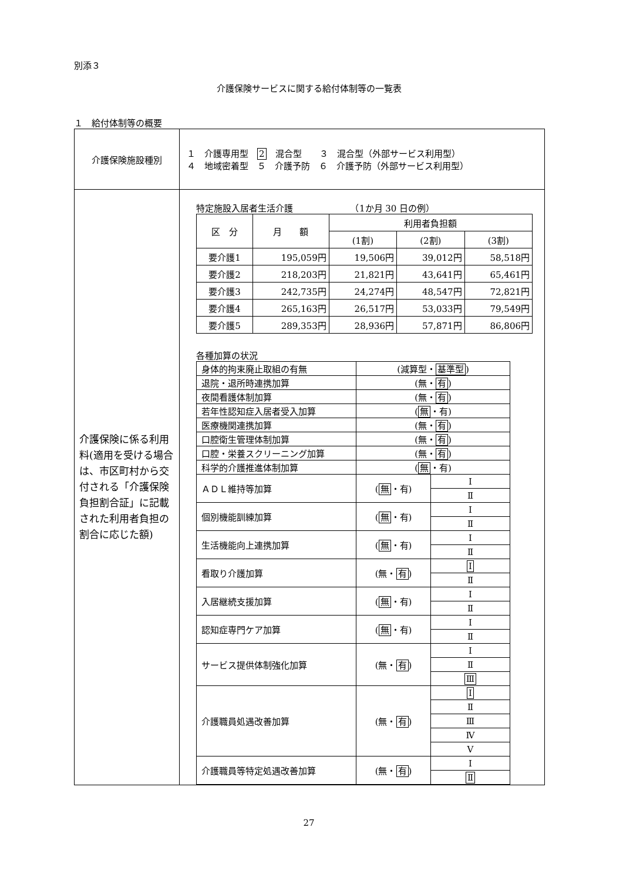別添３
介護保険サービスに関する給付体制等の一覧表
１　給付体制等の概要
| 介護保険施設種別 | １ 介護専用型 2 混合型 ３ 混合型（外部サービス利用型） ４ 地域密着型 ５ 介護予防 ６ 介護予防（外部サービス利用型） |
| 介護保険に係る利用料(適用を受ける場合は、市区町村から交付される「介護保険負担割合証」に記載された利用者負担の割合に応じた額) | 特定施設入居者生活介護 （1か月 30 日の例） / 区 分 / 月 額 / 利用者負担額 / / / / --- / --- / --- / --- / --- / / / / (1割) / (2割) / (3割) / / 要介護1 / 195,059円 / 19,506円 / 39,012円 / 58,518円 / / 要介護2 / 218,203円 / 21,821円 / 43,641円 / 65,461円 / / 要介護3 / 242,735円 / 24,274円 / 48,547円 / 72,821円 / / 要介護4 / 265,163円 / 26,517円 / 53,033円 / 79,549円 / / 要介護5 / 289,353円 / 28,936円 / 57,871円 / 86,806円 / 各種加算の状況 / 身体的拘束廃止取組の有無 / (減算型・ 基準型 ) / / / 退院・退所時連携加算 / (無・ 有 ) / / / 夜間看護体制加算 / (無・ 有 ) / / / 若年性認知症入居者受入加算 / ( 無 ・有) / / / 医療機関連携加算 / (無・ 有 ) / / / 口腔衛生管理体制加算 / (無・ 有 ) / / / 口腔・栄養スクリーニング加算 / (無・ 有 ) / / / 科学的介護推進体制加算 / ( 無 ・有) / / / ＡＤＬ維持等加算 / ( 無 ・有) / Ⅰ / / / / Ⅱ / / 個別機能訓練加算 / ( 無 ・有) / Ⅰ / / / / Ⅱ / / 生活機能向上連携加算 / ( 無 ・有) / Ⅰ / / / / Ⅱ / / 看取り介護加算 / (無・ 有 ) / Ⅰ / / / / Ⅱ / / 入居継続支援加算 / ( 無 ・有) / Ⅰ / / / / Ⅱ / / 認知症専門ケア加算 / ( 無 ・有) / Ⅰ / / / / Ⅱ / / サービス提供体制強化加算 / (無・ 有 ) / Ⅰ / / / / Ⅱ / / / / Ⅲ / / 介護職員処遇改善加算 / (無・ 有 ) / Ⅰ / / / / Ⅱ / / / / Ⅲ / / / / Ⅳ / / / / Ⅴ / / 介護職員等特定処遇改善加算 / (無・ 有 ) / Ⅰ / / / / Ⅱ / |
27